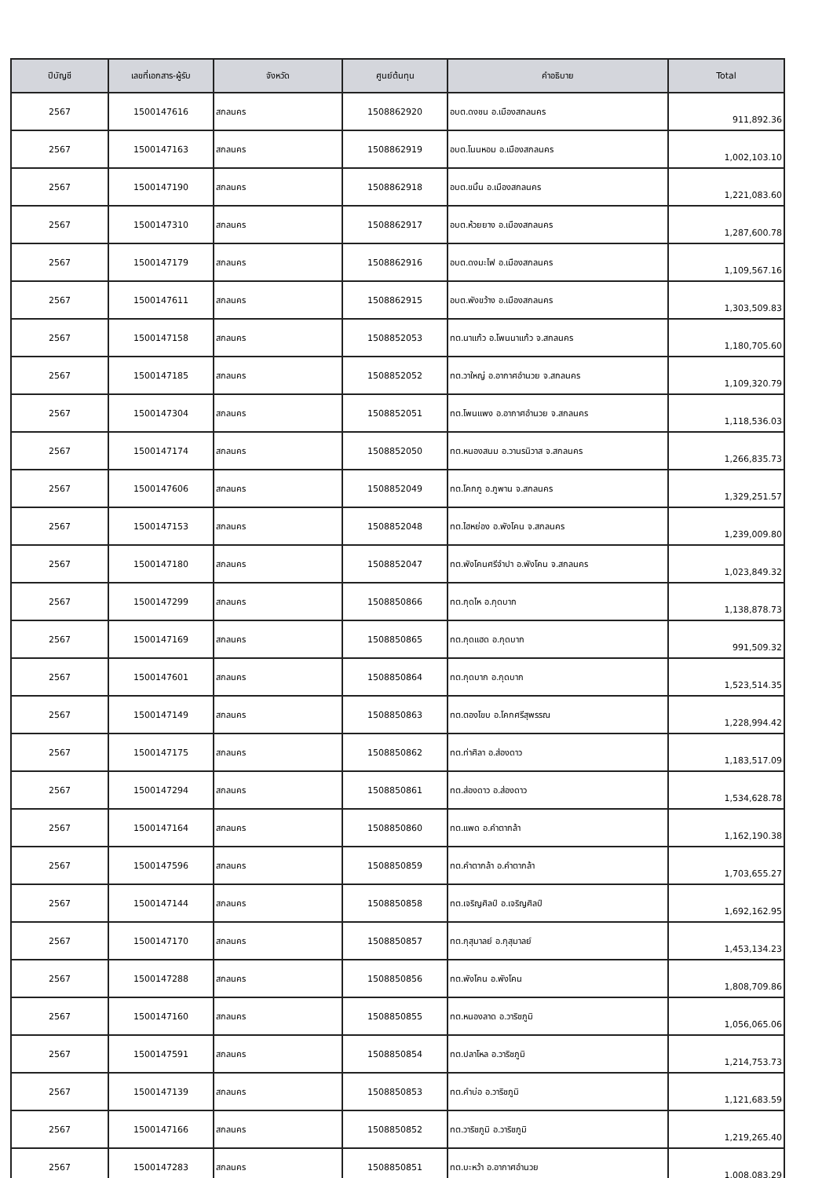| ปีบัญชี | เลขที่เอกสาร-ผู้รับ | จังหวัด | ศูนย์ต้นทุน | คำอธิบาย | Total |
| --- | --- | --- | --- | --- | --- |
| 2567 | 1500147616 | สกลนคร | 1508862920 | อบต.ดงชน อ.เมืองสกลนคร | 911,892.36 |
| 2567 | 1500147163 | สกลนคร | 1508862919 | อบต.โนนหอม อ.เมืองสกลนคร | 1,002,103.10 |
| 2567 | 1500147190 | สกลนคร | 1508862918 | อบต.ขมิ้น อ.เมืองสกลนคร | 1,221,083.60 |
| 2567 | 1500147310 | สกลนคร | 1508862917 | อบต.ห้วยยาง อ.เมืองสกลนคร | 1,287,600.78 |
| 2567 | 1500147179 | สกลนคร | 1508862916 | อบต.ดงมะไฟ อ.เมืองสกลนคร | 1,109,567.16 |
| 2567 | 1500147611 | สกลนคร | 1508862915 | อบต.พังขว้าง อ.เมืองสกลนคร | 1,303,509.83 |
| 2567 | 1500147158 | สกลนคร | 1508852053 | ทต.นาแก้ว อ.โพนนาแก้ว จ.สกลนคร | 1,180,705.60 |
| 2567 | 1500147185 | สกลนคร | 1508852052 | ทต.วาใหญ่ อ.อากาศอำนวย จ.สกลนคร | 1,109,320.79 |
| 2567 | 1500147304 | สกลนคร | 1508852051 | ทต.โพนแพง อ.อากาศอำนวย จ.สกลนคร | 1,118,536.03 |
| 2567 | 1500147174 | สกลนคร | 1508852050 | ทต.หนองสนม อ.วานรนิวาส จ.สกลนคร | 1,266,835.73 |
| 2567 | 1500147606 | สกลนคร | 1508852049 | ทต.โคกภู อ.ภูพาน จ.สกลนคร | 1,329,251.57 |
| 2567 | 1500147153 | สกลนคร | 1508852048 | ทต.ไฮหย่อง อ.พังโคน จ.สกลนคร | 1,239,009.80 |
| 2567 | 1500147180 | สกลนคร | 1508852047 | ทต.พังโคนศรีจำปา อ.พังโคน จ.สกลนคร | 1,023,849.32 |
| 2567 | 1500147299 | สกลนคร | 1508850866 | ทต.กุดไห อ.กุดบาก | 1,138,878.73 |
| 2567 | 1500147169 | สกลนคร | 1508850865 | ทต.กุดแฮด อ.กุดบาก | 991,509.32 |
| 2567 | 1500147601 | สกลนคร | 1508850864 | ทต.กุดบาก อ.กุดบาก | 1,523,514.35 |
| 2567 | 1500147149 | สกลนคร | 1508850863 | ทต.ตองโขบ อ.โคกศรีสุพรรณ | 1,228,994.42 |
| 2567 | 1500147175 | สกลนคร | 1508850862 | ทต.ท่าศิลา อ.ส่องดาว | 1,183,517.09 |
| 2567 | 1500147294 | สกลนคร | 1508850861 | ทต.ส่องดาว อ.ส่องดาว | 1,534,628.78 |
| 2567 | 1500147164 | สกลนคร | 1508850860 | ทต.แพด อ.คำตากล้า | 1,162,190.38 |
| 2567 | 1500147596 | สกลนคร | 1508850859 | ทต.คำตากล้า อ.คำตากล้า | 1,703,655.27 |
| 2567 | 1500147144 | สกลนคร | 1508850858 | ทต.เจริญศิลป์ อ.เจริญศิลป์ | 1,692,162.95 |
| 2567 | 1500147170 | สกลนคร | 1508850857 | ทต.กุสุมาลย์ อ.กุสุมาลย์ | 1,453,134.23 |
| 2567 | 1500147288 | สกลนคร | 1508850856 | ทต.พังโคน อ.พังโคน | 1,808,709.86 |
| 2567 | 1500147160 | สกลนคร | 1508850855 | ทต.หนองลาด อ.วาริชภูมิ | 1,056,065.06 |
| 2567 | 1500147591 | สกลนคร | 1508850854 | ทต.ปลาโหล อ.วาริชภูมิ | 1,214,753.73 |
| 2567 | 1500147139 | สกลนคร | 1508850853 | ทต.คำบ่อ อ.วาริชภูมิ | 1,121,683.59 |
| 2567 | 1500147166 | สกลนคร | 1508850852 | ทต.วาริชภูมิ อ.วาริชภูมิ | 1,219,265.40 |
| 2567 | 1500147283 | สกลนคร | 1508850851 | ทต.บะหว้า อ.อากาศอำนวย | 1,008,083.29 |